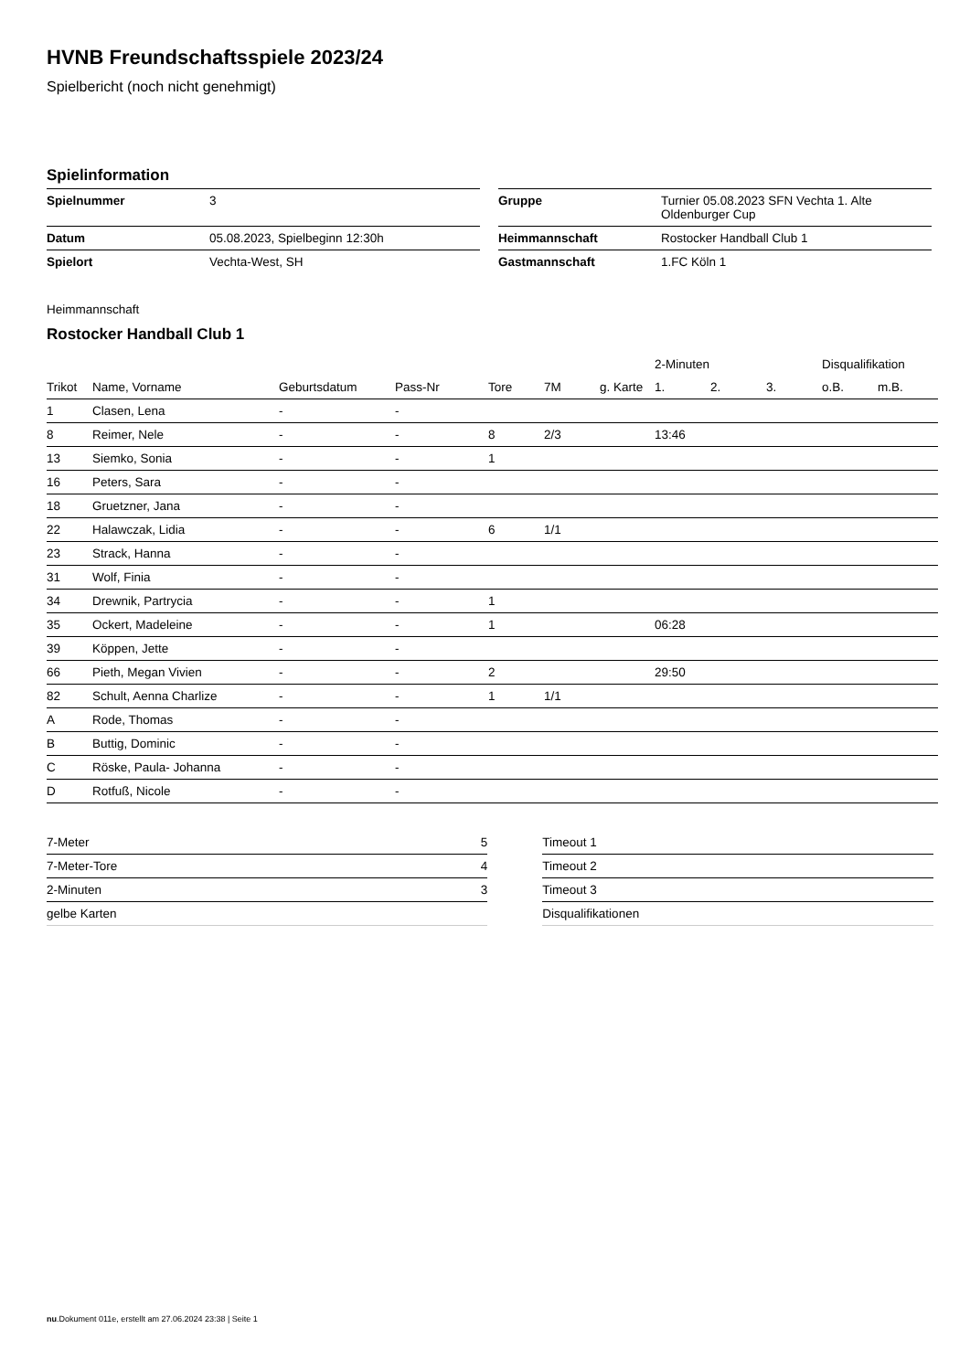HVNB Freundschaftsspiele 2023/24
Spielbericht (noch nicht genehmigt)
Spielinformation
| Spielnummer | 3 |
| Datum | 05.08.2023, Spielbeginn 12:30h |
| Spielort | Vechta-West, SH |
| Gruppe | Turnier 05.08.2023 SFN Vechta 1. Alte Oldenburger Cup |
| Heimmannschaft | Rostocker Handball Club 1 |
| Gastmannschaft | 1.FC Köln 1 |
Heimmannschaft
Rostocker Handball Club 1
| | | | | | | | | 2-Minuten | | | Disqualifikation | |
| --- | --- | --- | --- | --- | --- | --- | --- | --- | --- | --- | --- | --- |
| Trikot | Name, Vorname | Geburtsdatum | Pass-Nr | Tore | 7M | g. Karte | | 1. | 2. | 3. | o.B. | m.B. |
| 1 | Clasen, Lena | - | - | | | | | | | | | |
| 8 | Reimer, Nele | - | - | 8 | 2/3 | | | 13:46 | | | | |
| 13 | Siemko, Sonia | - | - | 1 | | | | | | | | |
| 16 | Peters, Sara | - | - | | | | | | | | | |
| 18 | Gruetzner, Jana | - | - | | | | | | | | | |
| 22 | Halawczak, Lidia | - | - | 6 | 1/1 | | | | | | | |
| 23 | Strack, Hanna | - | - | | | | | | | | | |
| 31 | Wolf, Finia | - | - | | | | | | | | | |
| 34 | Drewnik, Partrycia | - | - | 1 | | | | | | | | |
| 35 | Ockert, Madeleine | - | - | 1 | | | | 06:28 | | | | |
| 39 | Köppen, Jette | - | - | | | | | | | | | |
| 66 | Pieth, Megan Vivien | - | - | 2 | | | | 29:50 | | | | |
| 82 | Schult, Aenna Charlize | - | - | 1 | 1/1 | | | | | | | |
| A | Rode, Thomas | - | - | | | | | | | | | |
| B | Buttig, Dominic | - | - | | | | | | | | | |
| C | Röske, Paula- Johanna | - | - | | | | | | | | | |
| D | Rotfuß, Nicole | - | - | | | | | | | | | |
| 7-Meter | 5 |
| 7-Meter-Tore | 4 |
| 2-Minuten | 3 |
| gelbe Karten | |
| Timeout 1 |
| Timeout 2 |
| Timeout 3 |
| Disqualifikationen |
nu.Dokument 011e, erstellt am 27.06.2024 23:38 | Seite 1